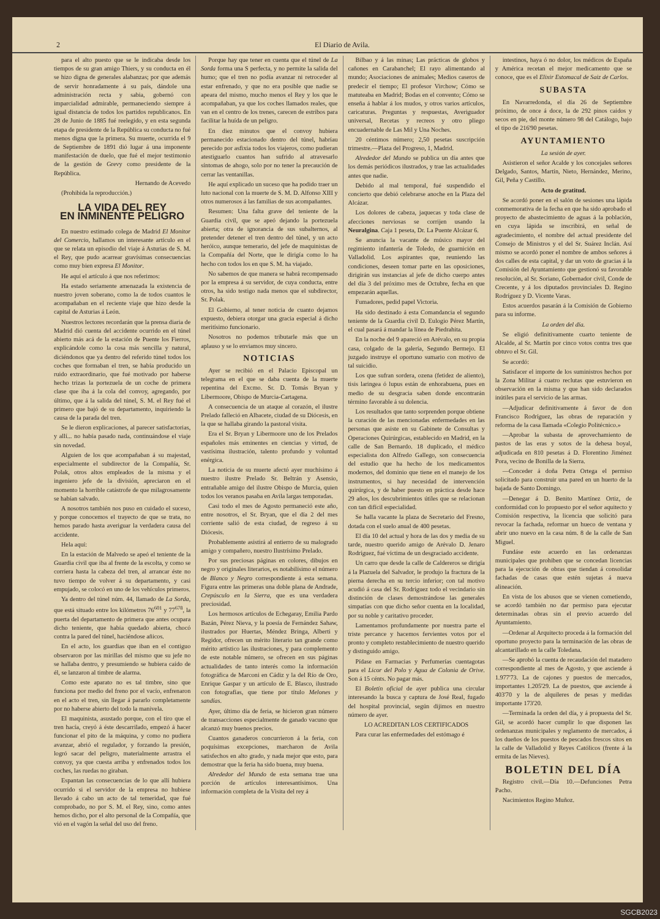2 El Diario de Avila.
para el alto puesto que se le indicaba desde los tiempos de su gran amigo Thiers, y su conducta en él se hizo digna de generales alabanzas; por que además de servir honradamente á su país, dándole una administración recta y sabia, gobernó con imparcialidad admirable, permaneciendo siempre á igual distancia de todos los partidos republicanos. En 28 de Junio de 1885 fué reelegido, y en esta segunda etapa de presidente de la República su conducta no fué menos digna que la primera. Su muerte, ocurrida el 9 de Septiembre de 1891 dió lugar á una imponente manifestación de duelo, que fué el mejor testimonio de la gestión de Grevy como presidente de la República.
Hernando de Acevedo
(Prohibida la reproducción.)
LA VIDA DEL REY
EN INMINENTE PELIGRO
En nuestro estimado colega de Madrid El Monitor del Comercio, hallamos un interesante artículo en el que se relata un episodio del viaje á Asturias de S. M. el Rey, que pudo acarrear gravísimas consecuencias como muy bien expresa El Monitor.
He aquí el artículo á que nos referimos:
Ha estado seriamente amenazada la existencia de nuestro joven soberano, como la de todos cuantos le acompañaban en el reciente viaje que hizo desde la capital de Asturias á León.
Nuestros lectores recordarán que la prensa diaria de Madrid dió cuenta del accidente ocurrido en el túnel abierto más acá de la estación de Puente los Fierros, explicándole como la cosa más sencilla y natural, diciéndonos que ya dentro del referido túnel todos los coches que formaban el tren, se había producido un ruido extraordinario, que fué motivado por haberse hecho trizas la portezuela de un coche de primera clase que iba á la cola del convoy, agregando, por último, que á la salida del túnel, S. M. el Rey fué el primero que bajó de su departamento, inquiriendo la causa de la parada del tren.
Se le dieron explicaciones, al parecer satisfactorias, y allí... no había pasado nada, continuándose el viaje sin novedad.
Alguien de los que acompañaban á su majestad, especialmente el subdirector de la Compañía, Sr. Polak, otros altos empleados de la misma y el ingeniero jefe de la división, apreciaron en el momento la horrible catástrofe de que milagrosamente se habían salvado.
A nosotros también nos puso en cuidado el suceso, y porque conocemos el trayecto de que se trata, no hemos parado hasta averiguar la verdadera causa del accidente.
Hela aquí:
En la estación de Malvedo se apeó el teniente de la Guardia civil que iba al frente de la escolta, y como se corriera hasta la cabeza del tren, al arrancar éste no tuvo tiempo de volver á su departamento, y casi empujado, se colocó en uno de los vehículos primeros.
Ya dentro del túnel núm. 44, llamado de La Sorda, que está situado entre los kilómetros 76<sup>601</sup> y 77<sup>678</sup>, la puerta del departamento de primera que antes ocupara dicho teniente, que había quedado abierta, chocó contra la pared del túnel, haciéndose añicos.
En el acto, los guardias que iban en el contiguo observaron por las mirillas del mismo que su jefe no se hallaba dentro, y presumiendo se hubiera caído de él, se lanzaron al timbre de alarma.
Como este aparato no es tal timbre, sino que funciona por medio del freno por el vacío, enfrenaron en el acto el tren, sin llegar á pararlo completamente por no haberse abierto del todo la manivela.
El maquinista, asustado porque, con el tiro que el tren hacía, creyó á éste descarrilado, empezó á hacer funcionar el pito de la máquina, y como no pudiera avanzar, abrió el regulador, y forzando la presión, logró sacar del peligro, materialmente arrastra el convoy, ya que cuesta arriba y enfrenados todos los coches, las ruedas no giraban.
Espantan las consecuencias de lo que allí hubiera ocurrido si el servidor de la empresa no hubiese llevado á cabo un acto de tal temeridad, que fué comprobado, no por S. M. el Rey, sino, como antes hemos dicho, por el alto personal de la Compañía, que vió en el vagón la señal del uso del freno.
Porque hay que tener en cuenta que el túnel de La Sorda forma una S perfecta, y no permite la salida del humo; que el tren no podía avanzar ni retroceder al estar enfrenado, y que no era posible que nadie se apeara del mismo, mucho menos el Rey y los que le acompañaban, ya que los coches llamados reales, que van en el centro de los trenes, carecen de estribos para facilitar la huída de un peligro.
En diez minutos que el convoy hubiera permanecido estacionado dentro del túnel, habríau perecido por asfixia todos los viajeros, como pudieran atestiguarlo cuantos han sufrido al atravesarlo síntomas de ahogo, solo por no tener la precaución de cerrar las ventanillas.
He aquí explicado un suceso que ha podido traer un luto nacional con la muerte de S. M. D. Alfonso XIII y otros numerosos á las familias de sus acompañantes.
Resumen: Una falta grave del teniente de la Guardia civil, que se apeó dejando la portezuela abierta; otra de ignorancia de sus subalternos, al pretender detener el tren dentro del túnel, y un acto heróico, aunque temerario, del jefe de maquinistas de la Compañía del Norte, que le dirigía como lo ha hecho con todos los en que S. M. ha viajado.
No sabemos de que manera se habrá recompensado por la empresa á su servidor, de cuya conducta, entre otros, ha sido testigo nada menos que el subdirector, Sr. Polak.
El Gobierno, al tener noticia de cuanto dejamos expuesto, debiera otorgar una gracia especial á dicho meritísimo funcionario.
Nosotros no podemos tributarle más que un aplauso y se lo enviamos muy sincero.
NOTICIAS
Ayer se recibió en el Palacio Episcopal un telegrama en el que se daba cuenta de la muerte repentina del Excmo. Sr. D. Tomás Bryan y Libermoore, Obispo de Murcia-Cartagena.
A consecuencia de un ataque al corazón, el ilustre Prelado falleció en Albacete, ciudad de su Diócesis, en la que se hallaba girando la pastoral visita.
Era el Sr. Bryan y Libermoore uno de los Prelados españoles más eminentes en ciencias y virtud, de vastísima ilustración, talento profundo y voluntad enérgica.
La noticia de su muerte afectó ayer muchísimo á nuestro ilustre Prelado Sr. Beltrán y Asensio, entrañable amigo del ilustre Obispo de Murcia, quien todos los veranos pasaba en Avila largas temporadas.
Casi todo el mes de Agosto permaneció este año, entre nosotros, el Sr. Bryan, que el día 2 del mes corriente salió de esta ciudad, de regreso á su Diócesis.
Probablemente asistirá al entierro de su malogrado amigo y compañero, nuestro Ilustrísimo Prelado.
Por sus preciosas páginas en colores, dibujos en negro y originales literarios, es notabilísimo el número de Blanco y Negro correspondiente á esta semana. Figura entre las primeras una doble plana de Andrade, Crepúsculo en la Sierra, que es una verdadera preciosidad.
Los hermosos artículos de Echegaray, Emilia Pardo Bazán, Pérez Nieva, y la poesía de Fernández Sahaw, ilustrados por Huertas, Méndez Bringa, Alberti y Regidor, ofrecen un mérito literario tan grande como mérito artístico las ilustraciones, y para complemento de este notable número, se ofrecen en sus páginas actualidades de tanto interés como la información fotográfica de Marconi en Cádiz y la del Río de Oro, Enrique Gaspar y un artículo de E. Blasco, ilustrado con fotografías, que tiene por título Melones y sandías.
Ayer, último día de feria, se hicieron gran número de transacciones especialmente de ganado vacuno que alcanzó muy buenos precios.
Cuantos ganaderos concurrieron á la feria, con poquísimas excepciones, marcharon de Avila satisfechos en alto grado, y nada mejor que esto, para demostrar que la feria ha sido buena, muy buena.
Alrededor del Mundo de esta semana trae una porción de artículos interesantísimos. Una información completa de la Visita del rey á
Bilbao y á las minas; Las prácticas de globos y cañones en Carabanchel; El rayo alimentando al mundo; Asociaciones de animales; Medios caseros de predecir el tiempo; El profesor Virchow; Cómo se matuteaba en Madrid; Bodas en el convento; Cómo se enseña á hablar á los mudos, y otros varios artículos, caricaturas. Preguntas y respuestas, Averiguador universal, Recetas y recreos y otro pliego encuadernable de Las Mil y Una Noches.
20 céntimos número; 2,50 pesetas suscripción trimestre.—Plaza del Progreso, 1, Madrid.
Alrededor del Mundo se publica un día antes que los demás periódicos ilustrados, y trae las actualidades antes que nadie.
Debido al mal temporal, fué suspendido el concierto que debió celebrarse anoche en la Plaza del Alcázar.
Los dolores de cabeza, jaquecas y toda clase de afecciones nerviosas se corrijen usando la Neuralgina. Caja 1 peseta, Dr. La Puente Alcázar 6.
Se anuncia la vacante de músico mayor del regimiento infantería de Toledo, de guarnición en Valladolid. Los aspirantes que, reuniendo las condiciones, deseen tomar parte en las oposiciones, dirigirán sus instancias al jefe de dicho cuerpo antes del día 3 del próximo mes de Octubre, fecha en que empezarán aquellas.
Fumadores, pedid papel Victoria.
Ha sido destinado á esta Comandancia el segundo teniente de la Guardia civil D. Eulogio Pérez Martín, el cual pasará á mandar la línea de Piedrahita.
En la noche del 9 apareció en Arévalo, en su propia casa, colgado de la galería, Segundo Bermejo. El juzgado instruye el oportuno sumario con motivo de tal suicidio.
Los que sufran sordera, ozena (fetidez de aliento), tisis laringea ó lupus están de enhorabuena, pues en medio de su desgracia saben donde encontrarán término favorable á su dolencia.
Los resultados que tanto sorprenden porque obtiene la curación de las mencionadas enfermedades en las personas que asiste en su Gabinete de Consultas y Operaciones Quirúrgicas, establecido en Madrid, en la calle de San Bernardo. 18 duplicado, el médico especialista don Alfredo Gallego, son consecuencia del estudio que ha hecho de los medicamentos modernos, del dominio que tiene en el manejo de los instrumentos, si hay necesidad de intervención quirúrgica, y de haber puesto en práctica desde hace 29 años, los descubrimientos útiles que se relacionan con tan difícil especialidad.
Se halla vacante la plaza de Secretario del Fresno, dotada con el suelo anual de 400 pesetas.
El día 10 del actual y hora de las dos y media de su tarde, nuestro querido amigo de Arévalo D. Jenaro Rodríguez, fué víctima de un desgraciado accidente.
Un carro que desde la calle de Caldereros se dirigía á la Plazuela del Salvador, le produjo la fractura de la pierna derecha en su tercio inferior; con tal motivo acudió á casa del Sr. Rodríguez todo el vecindario sin distinción de clases demostrándose las generales simpatías con que dicho señor cuenta en la localidad, por su noble y caritativo proceder.
Lamentamos profundamente por nuestra parte el triste percance y hacemos fervientes votos por el pronto y completo restablecimiento de nuestro querido y distinguido amigo.
Pídase en Farmacias y Perfumerías cuentagotas para el Licor del Polo y Agua de Colonia de Orive. Son á 15 cénts. No pagar más.
El Boletín oficial de ayer publica una circular interesando la busca y captura de José Real, fugado del hospital provincial, según dijimos en nuestro número de ayer.
LO ACREDITAN LOS CERTIFICADOS
Para curar las enfermedades del estómago é
intestinos, haya ó no dolor, los médicos de España y América recetan el mejor medicamento que se conoce, que es el Elixir Estomacal de Saiz de Carlos.
SUBASTA
En Navarredonda, el día 26 de Septiembre próximo, de once á doce, la de 292 pinos caidos y secos en pie, del monte número 98 del Catálogo, bajo el tipo de 216'90 pesetas.
AYUNTAMIENTO
La sesión de ayer.
Asistieron el señor Acalde y los concejales señores Delgado, Santos, Martín, Nieto, Hernández, Merino, Gil, Peña y Castillo.
Acto de gratitud.
Se acordó poner en el salón de sesiones una lápida conmemorativa de la fecha en que ha sido aprobado el proyecto de abastecimiento de aguas á la población, en cuya lápida se inscribirá, en señal de agradecimiento, el nombre del actual presidente del Consejo de Ministros y el del Sr. Suárez Inclán. Así mismo se acordó poner el nombre de ambos señores á dos calles de esta capital, y dar un voto de gracias á la Comisión del Ayuntamiento que gestionó su favorable resolución, al Sr. Soriano, Gobernador civil, Conde de Crecente, y á los diputados provinciales D. Regino Rodríguez y D. Vicente Varas.
Estos acuerdos pasarán á la Comisión de Gobierno para su informe.
La orden del día.
Se eligió definitivamente cuarto teniente de Alcalde, al Sr. Martín por cinco votos contra tres que obtuvo el Sr. Gil.
Se acordó:
Satisfacer el importe de los suministros hechos por la Zona Militar á cuatro reclutas que estuvieron en observación en la misma y que han sido declarados inútiles para el servicio de las armas.
—Adjudicar definitivamente á favor de don Francisco Rodríguez, las obras de reparación y reforma de la casa llamada «Colegio Politécnico.»
—Aprobar la subasta de aprovechamiento de pastos de las eras y sotos de la dehesa boyal, adjudicada en 810 pesetas á D. Florentino Jiménez Pora, vecino de Bonilla de la Sierra.
—Conceder á doña Petra Ortega el permiso solicitado para construir una pared en un huerto de la bajada de Santo Domingo.
—Denegar á D. Benito Martínez Ortiz, de conformidad con lo propuesto por el señor aquitecto y Comisión respectiva, la licencia que solicitó para revocar la fachada, reformar un hueco de ventana y abrir uno nuevo en la casa núm. 8 de la calle de San Miguel.
Fundáse este acuerdo en las ordenanzas municipales que prohiben que se concedan licencias para la ejecución de obras que tiendan á consolidar fachadas de casas que estén sujetas á nueva alineación.
En vista de los abusos que se vienen cometiendo, se acordó también no dar permiso para ejecutar determinadas obras sin el previo acuerdo del Ayuntamiento.
—Ordenar al Arquitecto proceda á la formación del oportuno proyecto para la terminación de las obras de alcantarillado en la calle Toledana.
—Se aprobó la cuenta de recaudación del matadero correspondiente al mes de Agosto, y que asciende á 1.977'73. La de cajones y puestos de mercados, importantes 1.205'29. La de puestos, que asciende á 403'70 y la de alquileres de pesas y medidas importante 173'20.
—Terminada la orden del día, y á propuesta del Sr. Gil, se acordó hacer cumplir lo que disponen las ordenanzas municipales y reglamento de mercados, á los dueños de los puestos de pescados frescos sitos en la calle de Valladolid y Reyes Católicos (frente á la ermita de las Nieves).
BOLETIN DEL DÍA
Registro civil.—Día 10.—Defunciones Petra Pacho.
Nacimientos Regino Muñoz.
SGCB2023